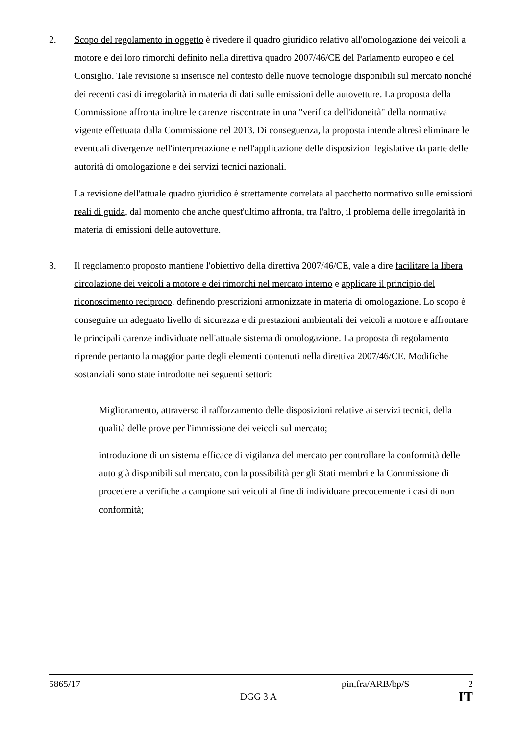2. Scopo del regolamento in oggetto è rivedere il quadro giuridico relativo all'omologazione dei veicoli a motore e dei loro rimorchi definito nella direttiva quadro 2007/46/CE del Parlamento europeo e del Consiglio. Tale revisione si inserisce nel contesto delle nuove tecnologie disponibili sul mercato nonché dei recenti casi di irregolarità in materia di dati sulle emissioni delle autovetture. La proposta della Commissione affronta inoltre le carenze riscontrate in una "verifica dell'idoneità" della normativa vigente effettuata dalla Commissione nel 2013. Di conseguenza, la proposta intende altresì eliminare le eventuali divergenze nell'interpretazione e nell'applicazione delle disposizioni legislative da parte delle autorità di omologazione e dei servizi tecnici nazionali.
La revisione dell'attuale quadro giuridico è strettamente correlata al pacchetto normativo sulle emissioni reali di guida, dal momento che anche quest'ultimo affronta, tra l'altro, il problema delle irregolarità in materia di emissioni delle autovetture.
3. Il regolamento proposto mantiene l'obiettivo della direttiva 2007/46/CE, vale a dire facilitare la libera circolazione dei veicoli a motore e dei rimorchi nel mercato interno e applicare il principio del riconoscimento reciproco, definendo prescrizioni armonizzate in materia di omologazione. Lo scopo è conseguire un adeguato livello di sicurezza e di prestazioni ambientali dei veicoli a motore e affrontare le principali carenze individuate nell'attuale sistema di omologazione. La proposta di regolamento riprende pertanto la maggior parte degli elementi contenuti nella direttiva 2007/46/CE. Modifiche sostanziali sono state introdotte nei seguenti settori:
– Miglioramento, attraverso il rafforzamento delle disposizioni relative ai servizi tecnici, della qualità delle prove per l'immissione dei veicoli sul mercato;
– introduzione di un sistema efficace di vigilanza del mercato per controllare la conformità delle auto già disponibili sul mercato, con la possibilità per gli Stati membri e la Commissione di procedere a verifiche a campione sui veicoli al fine di individuare precocemente i casi di non conformità;
5865/17 pin,fra/ARB/bp/S 2
DGG 3 A IT